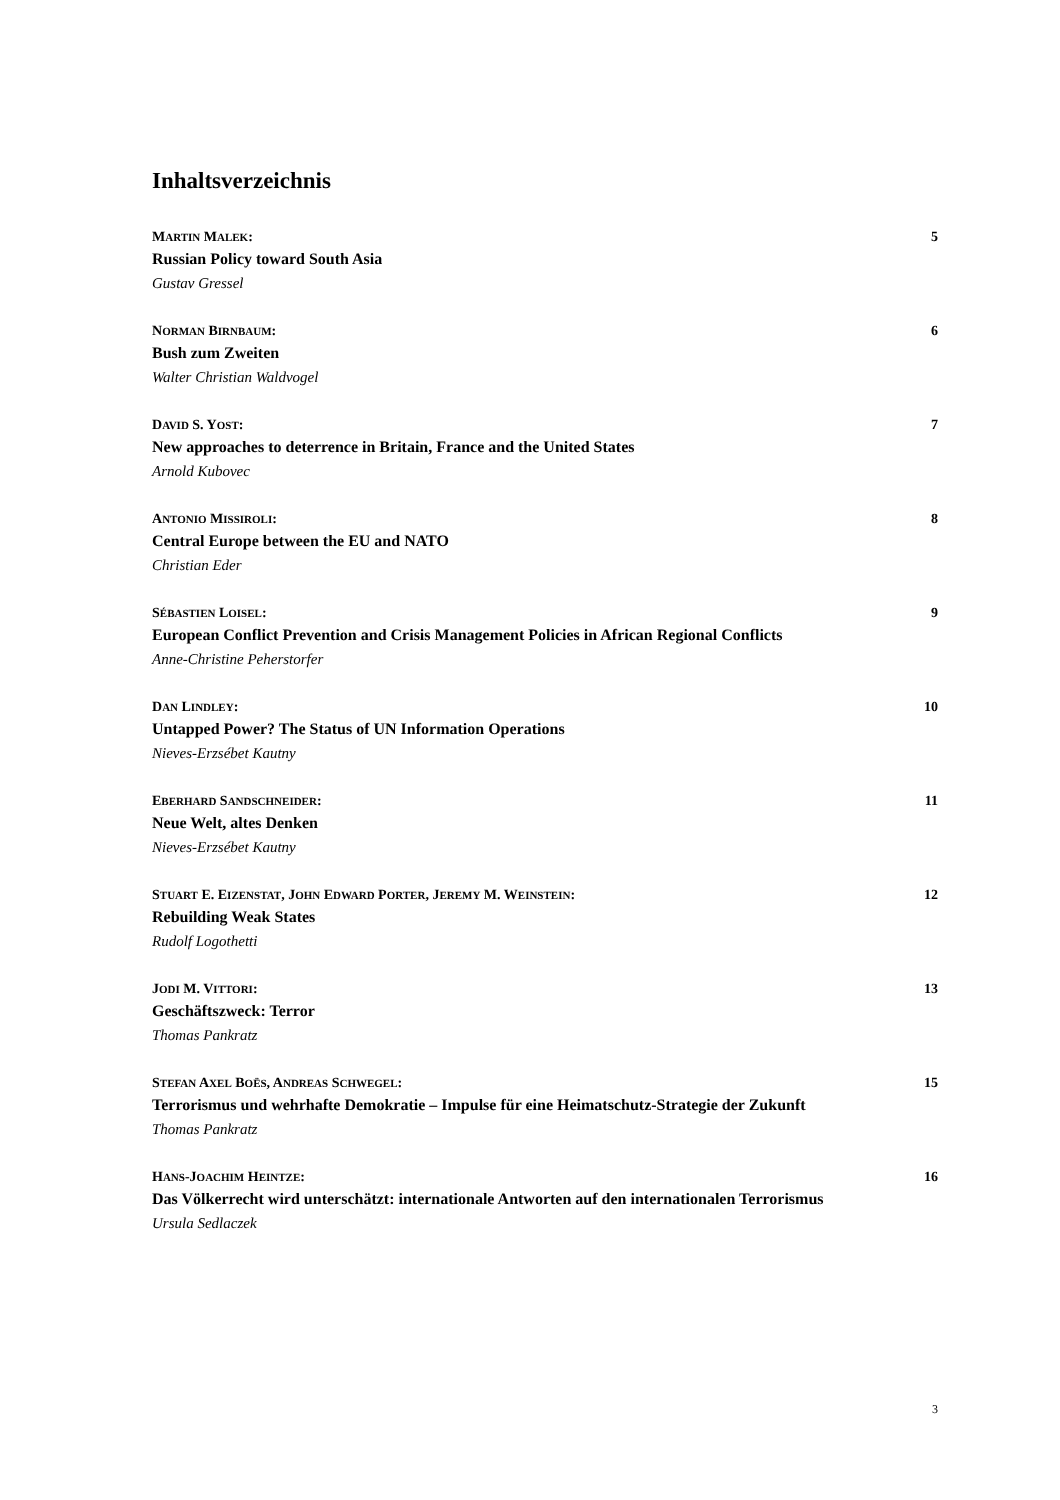Inhaltsverzeichnis
MARTIN MALEK: 5
Russian Policy toward South Asia
Gustav Gressel
NORMAN BIRNBAUM: 6
Bush zum Zweiten
Walter Christian Waldvogel
DAVID S. YOST: 7
New approaches to deterrence in Britain, France and the United States
Arnold Kubovec
ANTONIO MISSIROLI: 8
Central Europe between the EU and NATO
Christian Eder
SÉBASTIEN LOISEL: 9
European Conflict Prevention and Crisis Management Policies in African Regional Conflicts
Anne-Christine Peherstorfer
DAN LINDLEY: 10
Untapped Power? The Status of UN Information Operations
Nieves-Erzsébet Kautny
EBERHARD SANDSCHNEIDER: 11
Neue Welt, altes Denken
Nieves-Erzsébet Kautny
STUART E. EIZENSTAT, JOHN EDWARD PORTER, JEREMY M. WEINSTEIN: 12
Rebuilding Weak States
Rudolf Logothetti
JODI M. VITTORI: 13
Geschäftszweck: Terror
Thomas Pankratz
STEFAN AXEL BOËS, ANDREAS SCHWEGEL: 15
Terrorismus und wehrhafte Demokratie – Impulse für eine Heimatschutz-Strategie der Zukunft
Thomas Pankratz
HANS-JOACHIM HEINTZE: 16
Das Völkerrecht wird unterschätzt: internationale Antworten auf den internationalen Terrorismus
Ursula Sedlaczek
3